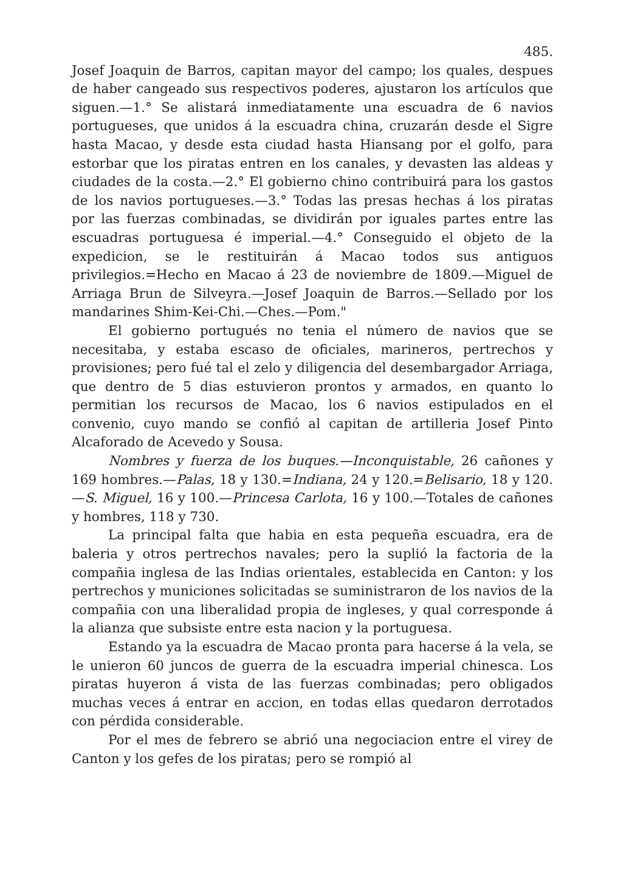485.
Josef Joaquin de Barros, capitan mayor del campo; los quales, despues de haber cangeado sus respectivos poderes, ajustaron los artículos que siguen.—1.° Se alistará inmediatamente una escuadra de 6 navios portugueses, que unidos á la escuadra china, cruzarán desde el Sigre hasta Macao, y desde esta ciudad hasta Hiansang por el golfo, para estorbar que los piratas entren en los canales, y devasten las aldeas y ciudades de la costa.—2.° El gobierno chino contribuirá para los gastos de los navios portugueses.—3.° Todas las presas hechas á los piratas por las fuerzas combinadas, se dividirán por iguales partes entre las escuadras portuguesa é imperial.—4.° Conseguido el objeto de la expedicion, se le restituirán á Macao todos sus antiguos privilegios.=Hecho en Macao á 23 de noviembre de 1809.—Miguel de Arriaga Brun de Silveyra.—Josef Joaquin de Barros.—Sellado por los mandarines Shim-Kei-Chi.—Ches.—Pom."
El gobierno portugués no tenia el número de navios que se necesitaba, y estaba escaso de oficiales, marineros, pertrechos y provisiones; pero fué tal el zelo y diligencia del desembargador Arriaga, que dentro de 5 dias estuvieron prontos y armados, en quanto lo permitian los recursos de Macao, los 6 navios estipulados en el convenio, cuyo mando se confió al capitan de artilleria Josef Pinto Alcaforado de Acevedo y Sousa.
Nombres y fuerza de los buques.—Inconquistable, 26 cañones y 169 hombres.—Palas, 18 y 130.=Indiana, 24 y 120.=Belisario, 18 y 120.—S. Miguel, 16 y 100.—Princesa Carlota, 16 y 100.—Totales de cañones y hombres, 118 y 730.
La principal falta que habia en esta pequeña escuadra, era de baleria y otros pertrechos navales; pero la suplió la factoria de la compañia inglesa de las Indias orientales, establecida en Canton: y los pertrechos y municiones solicitadas se suministraron de los navios de la compañia con una liberalidad propia de ingleses, y qual corresponde á la alianza que subsiste entre esta nacion y la portuguesa.
Estando ya la escuadra de Macao pronta para hacerse á la vela, se le unieron 60 juncos de guerra de la escuadra imperial chinesca. Los piratas huyeron á vista de las fuerzas combinadas; pero obligados muchas veces á entrar en accion, en todas ellas quedaron derrotados con pérdida considerable.
Por el mes de febrero se abrió una negociacion entre el virey de Canton y los gefes de los piratas; pero se rompió al